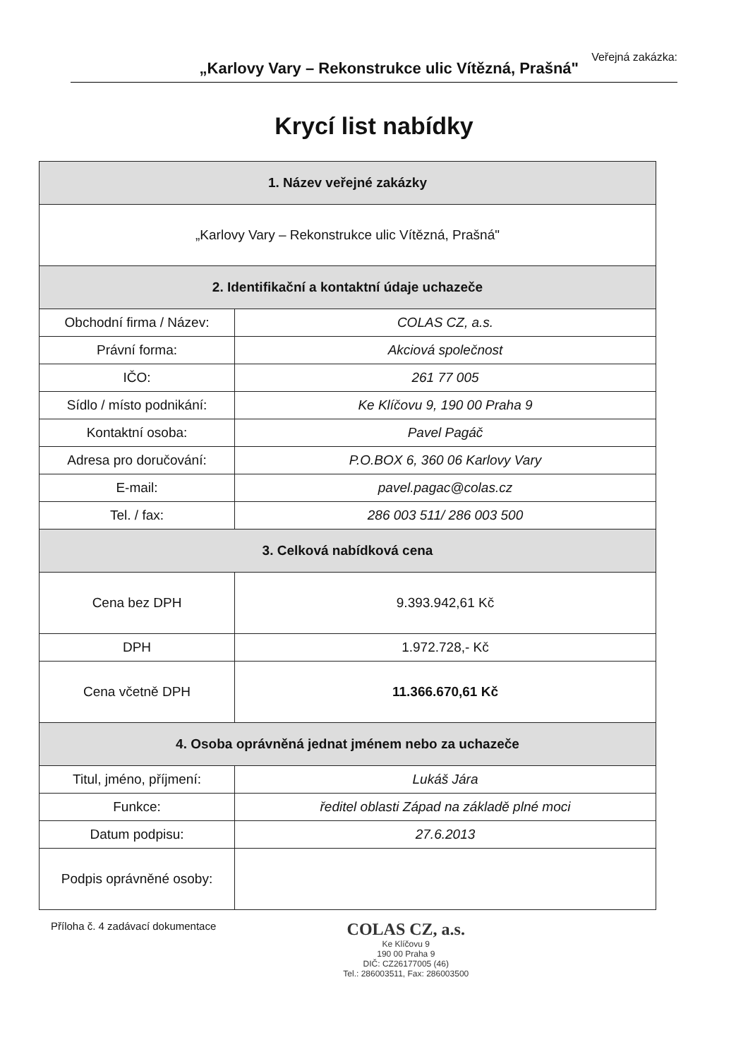Veřejná zakázka:
„Karlovy Vary – Rekonstrukce ulic Vítězná, Prašná"
Krycí list nabídky
| 1. Název veřejné zakázky | |
| --- | --- |
| „Karlovy Vary – Rekonstrukce ulic Vítězná, Prašná" | |
| 2. Identifikační a kontaktní údaje uchazeče | |
| Obchodní firma / Název: | COLAS CZ, a.s. |
| Právní forma: | Akciová společnost |
| IČO: | 261 77 005 |
| Sídlo / místo podnikání: | Ke Klíčovu 9, 190 00 Praha 9 |
| Kontaktní osoba: | Pavel Pagáč |
| Adresa pro doručování: | P.O.BOX 6, 360 06 Karlovy Vary |
| E-mail: | pavel.pagac@colas.cz |
| Tel. / fax: | 286 003 511/ 286 003 500 |
| 3. Celková nabídková cena | |
| Cena bez DPH | 9.393.942,61 Kč |
| DPH | 1.972.728,- Kč |
| Cena včetně DPH | 11.366.670,61 Kč |
| 4. Osoba oprávněná jednat jménem nebo za uchazeče | |
| Titul, jméno, příjmení: | Lukáš Jára |
| Funkce: | ředitel oblasti Západ na základě plné moci |
| Datum podpisu: | 27.6.2013 |
| Podpis oprávněné osoby: | |
Příloha č. 4 zadávací dokumentace
COLAS CZ, a.s.
Ke Klíčovu 9
190 00 Praha 9
DIČ: CZ26177005 (46)
Tel.: 286003511, Fax: 286003500